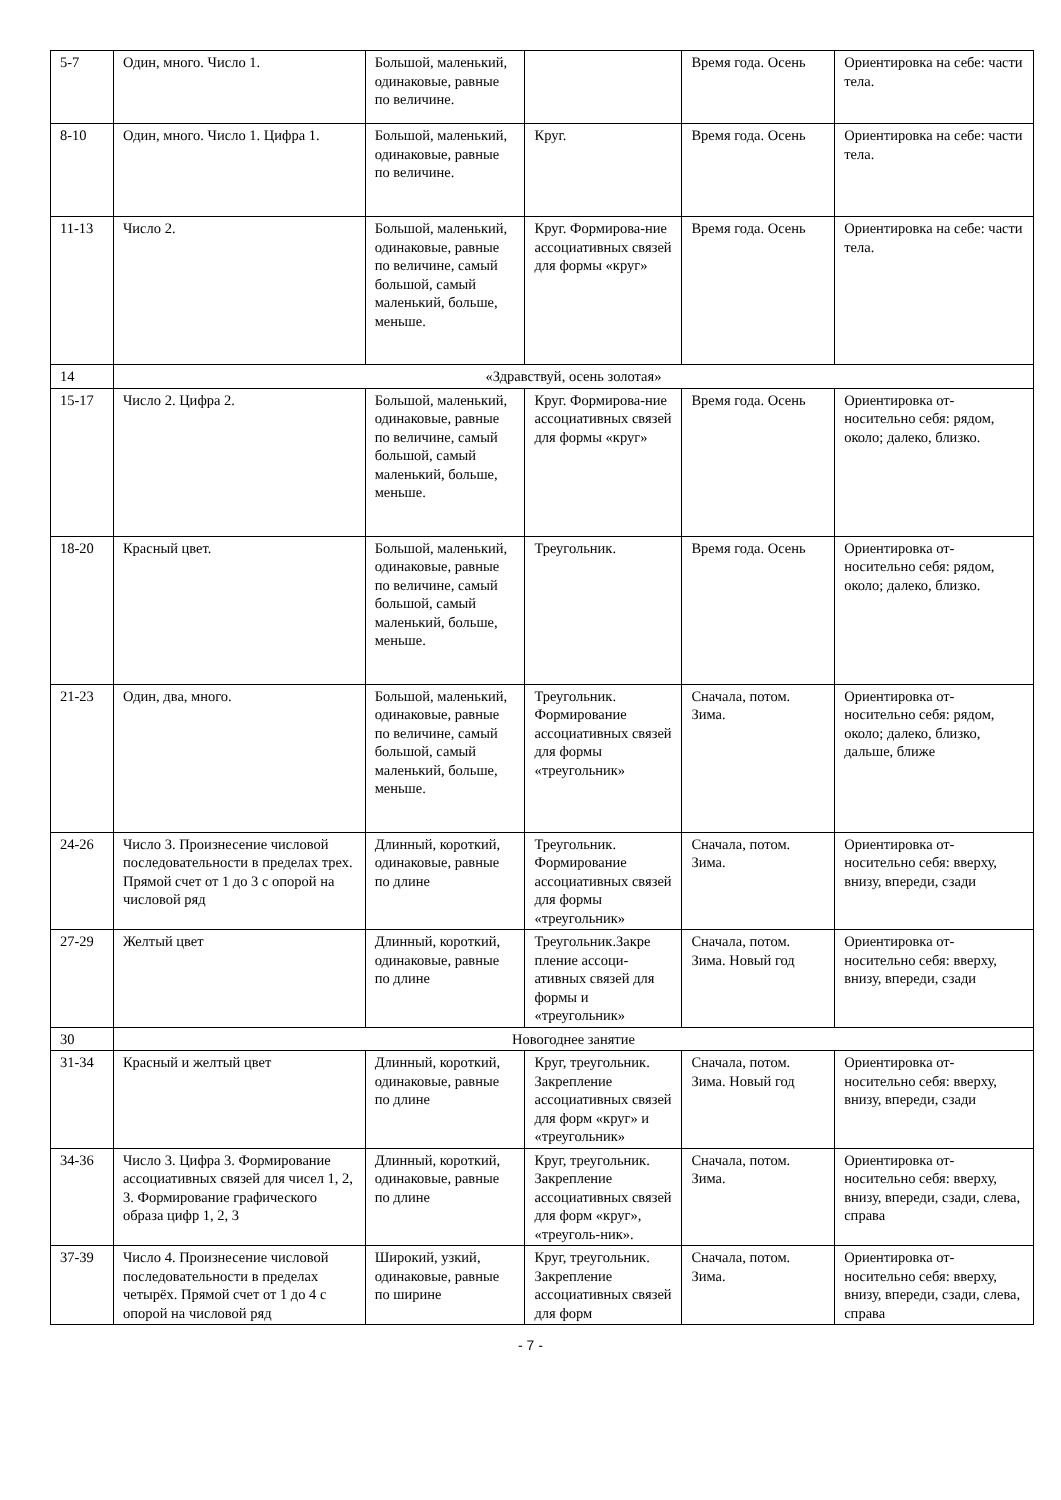| 5-7 | Один, много. Число 1. | Большой, маленький, одинаковые, равные по величине. | | Время года. Осень | Ориентировка на себе: части тела. |
| 8-10 | Один, много. Число 1. Цифра 1. | Большой, маленький, одинаковые, равные по величине. | Круг. | Время года. Осень | Ориентировка на себе: части тела. |
| 11-13 | Число 2. | Большой, маленький, одинаковые, равные по величине, самый большой, самый маленький, больше, меньше. | Круг. Формирова-ние ассоциативных связей для формы «круг» | Время года. Осень | Ориентировка на себе: части тела. |
| 14 | «Здравствуй, осень золотая» | | | | |
| 15-17 | Число 2. Цифра 2. | Большой, маленький, одинаковые, равные по величине, самый большой, самый маленький, больше, меньше. | Круг. Формирова-ние ассоциативных связей для формы «круг» | Время года. Осень | Ориентировка от-носительно себя: рядом, около; далеко, близко. |
| 18-20 | Красный цвет. | Большой, маленький, одинаковые, равные по величине, самый большой, самый маленький, больше, меньше. | Треугольник. | Время года. Осень | Ориентировка от-носительно себя: рядом, около; далеко, близко. |
| 21-23 | Один, два, много. | Большой, маленький, одинаковые, равные по величине, самый большой, самый маленький, больше, меньше. | Треугольник. Формирование ассоциативных связей для формы «треугольник» | Сначала, потом. Зима. | Ориентировка от-носительно себя: рядом, около; далеко, близко, дальше, ближе |
| 24-26 | Число 3. Произнесение числовой последовательности в пределах трех. Прямой счет от 1 до 3 с опорой на числовой ряд | Длинный, короткий, одинаковые, равные по длине | Треугольник. Формирование ассоциативных связей для формы «треугольник» | Сначала, потом. Зима. | Ориентировка от-носительно себя: вверху, внизу, впереди, сзади |
| 27-29 | Желтый цвет | Длинный, короткий, одинаковые, равные по длине | Треугольник.Закре пление ассоци-ативных связей для формы и «треугольник» | Сначала, потом. Зима. Новый год | Ориентировка от-носительно себя: вверху, внизу, впереди, сзади |
| 30 | Новогоднее занятие | | | | |
| 31-34 | Красный и желтый цвет | Длинный, короткий, одинаковые, равные по длине | Круг, треугольник. Закрепление ассоциативных связей для форм «круг» и «треугольник» | Сначала, потом. Зима. Новый год | Ориентировка от-носительно себя: вверху, внизу, впереди, сзади |
| 34-36 | Число 3. Цифра 3. Формирование ассоциативных связей для чисел 1, 2, 3. Формирование графического образа цифр 1, 2, 3 | Длинный, короткий, одинаковые, равные по длине | Круг, треугольник. Закрепление ассоциативных связей для форм «круг», «треуголь-ник». | Сначала, потом. Зима. | Ориентировка от-носительно себя: вверху, внизу, впереди, сзади, слева, справа |
| 37-39 | Число 4. Произнесение числовой последовательности в пределах четырёх. Прямой счет от 1 до 4 с опорой на числовой ряд | Широкий, узкий, одинаковые, равные по ширине | Круг, треугольник. Закрепление ассоциативных связей для форм | Сначала, потом. Зима. | Ориентировка от-носительно себя: вверху, внизу, впереди, сзади, слева, справа |
- 7 -